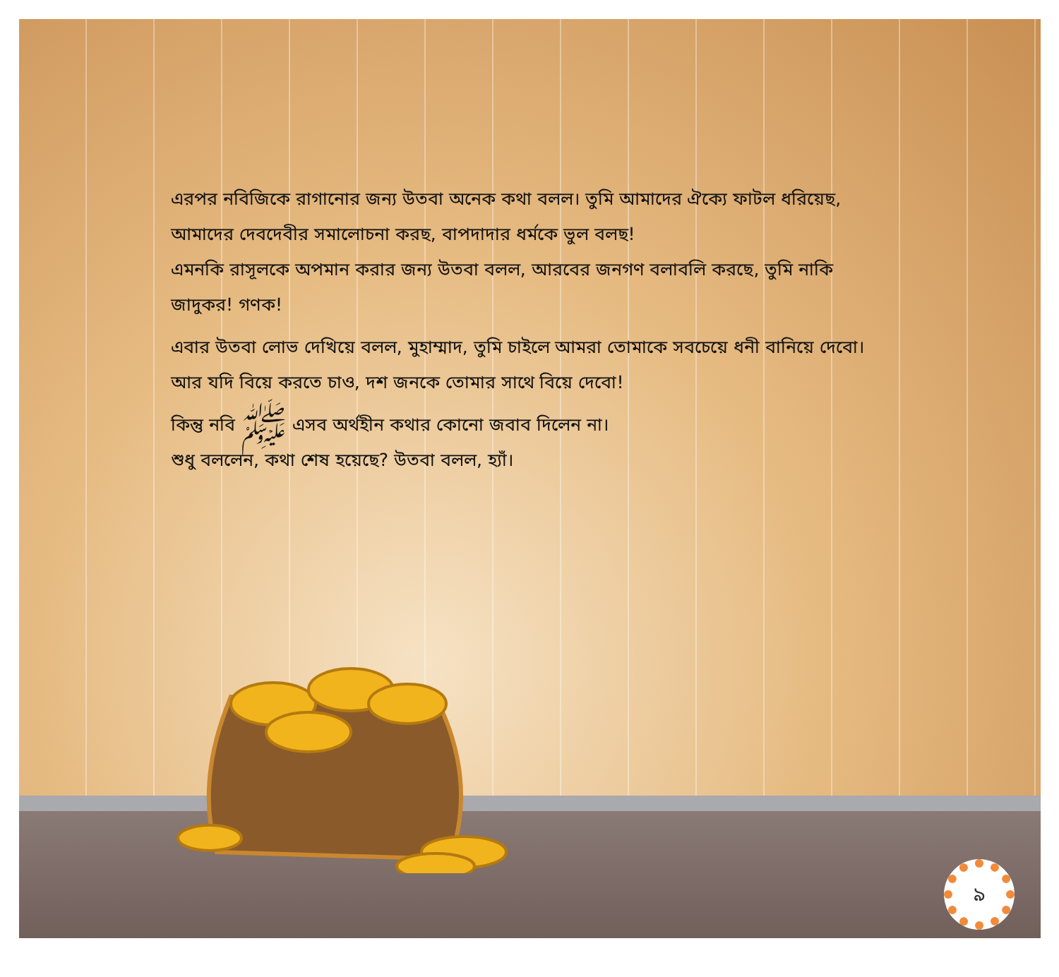এরপর নবিজিকে রাগানোর জন্য উতবা অনেক কথা বলল। তুমি আমাদের ঐক্যে ফাটল ধরিয়েছ, আমাদের দেবদেবীর সমালোচনা করছ, বাপদাদার ধর্মকে ভুল বলছ!
এমনকি রাসূলকে অপমান করার জন্য উতবা বলল, আরবের জনগণ বলাবলি করছে, তুমি নাকি জাদুকর! গণক!
এবার উতবা লোভ দেখিয়ে বলল, মুহাম্মাদ, তুমি চাইলে আমরা তোমাকে সবচেয়ে ধনী বানিয়ে দেবো। আর যদি বিয়ে করতে চাও, দশ জনকে তোমার সাথে বিয়ে দেবো!
কিন্তু নবি ﷺ এসব অর্থহীন কথার কোনো জবাব দিলেন না।
শুধু বললেন, কথা শেষ হয়েছে? উতবা বলল, হ্যাঁ।
৯